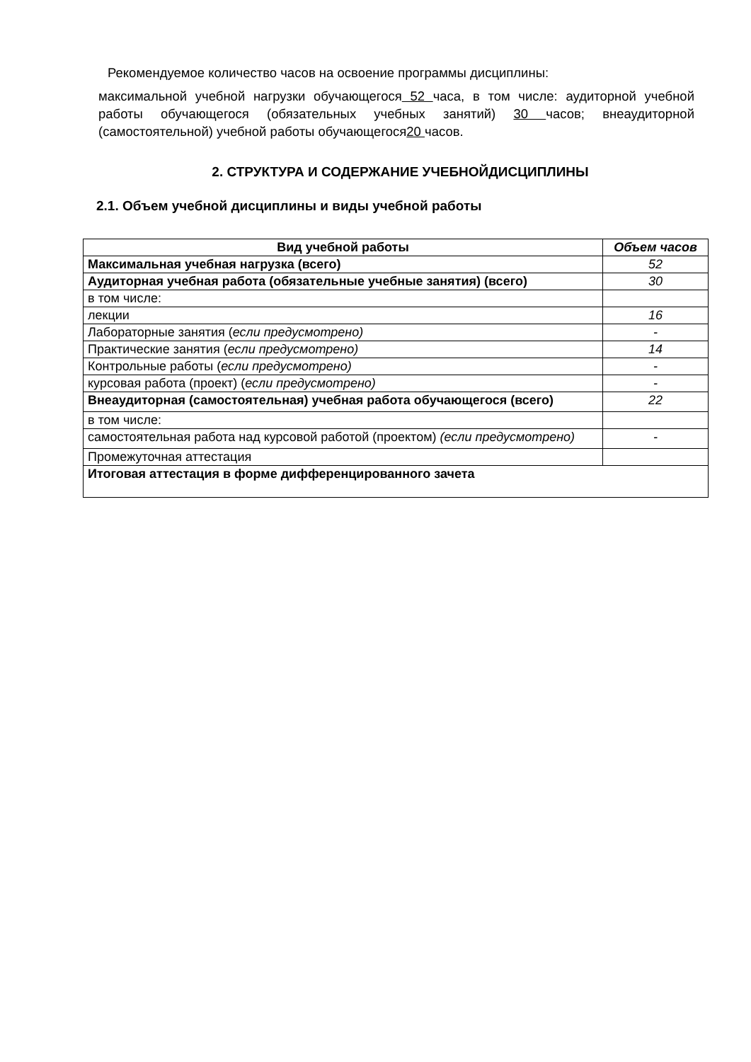Рекомендуемое количество часов на освоение программы дисциплины:
максимальной учебной нагрузки обучающегося 52 часа, в том числе: аудиторной учебной работы обучающегося (обязательных учебных занятий) 30 часов; внеаудиторной (самостоятельной) учебной работы обучающегося20 часов.
2. СТРУКТУРА И СОДЕРЖАНИЕ УЧЕБНОЙДИСЦИПЛИНЫ
2.1. Объем учебной дисциплины и виды учебной работы
| Вид учебной работы | Объем часов |
| --- | --- |
| Максимальная учебная нагрузка (всего) | 52 |
| Аудиторная учебная работа (обязательные учебные занятия) (всего) | 30 |
| в том числе: | |
| лекции | 16 |
| Лабораторные занятия ( если предусмотрено) | - |
| Практические занятия ( если предусмотрено) | 14 |
| Контрольные работы ( если предусмотрено) | - |
| курсовая работа (проект) ( если предусмотрено) | - |
| Внеаудиторная (самостоятельная) учебная работа обучающегося (всего) | 22 |
| в том числе: | |
| самостоятельная работа над курсовой работой (проектом) (если предусмотрено) | - |
| Промежуточная аттестация | |
| Итоговая аттестация в форме дифференцированного зачета | |